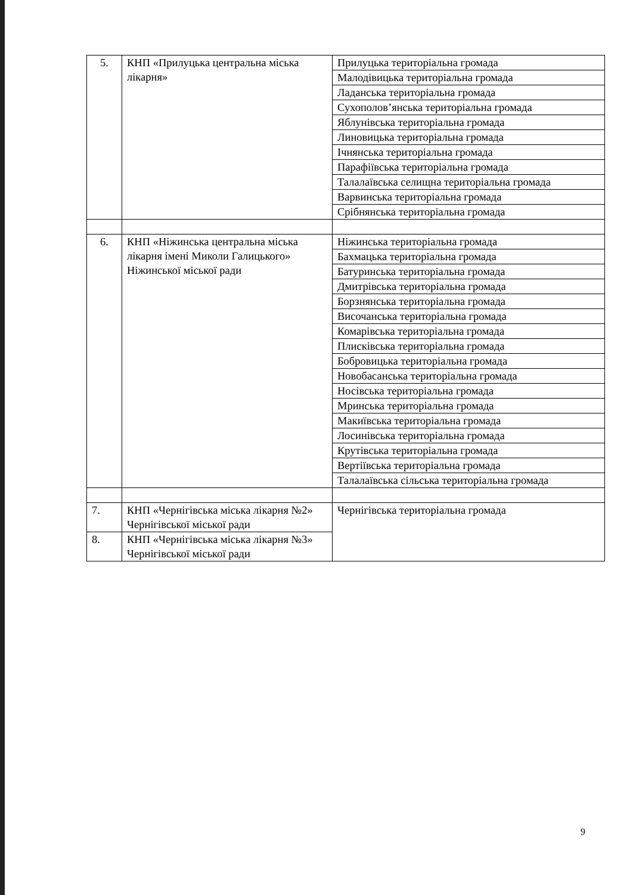| 5. | КНП «Прилуцька центральна міська лікарня» | Прилуцька територіальна громада |
| | | Малодівицька територіальна громада |
| | | Ладанська територіальна громада |
| | | Сухополов’янська територіальна громада |
| | | Яблунівська територіальна громада |
| | | Линовицька територіальна громада |
| | | Ічнянська територіальна громада |
| | | Парафіївська територіальна громада |
| | | Талалаївська селищна територіальна громада |
| | | Варвинська територіальна громада |
| | | Срібнянська територіальна громада |
| 6. | КНП «Ніжинська центральна міська лікарня імені Миколи Галицького» Ніжинської міської ради | Ніжинська територіальна громада |
| | | Бахмацька територіальна громада |
| | | Батуринська територіальна громада |
| | | Дмитрівська територіальна громада |
| | | Борзнянська територіальна громада |
| | | Височанська територіальна громада |
| | | Комарівська територіальна громада |
| | | Плисківська територіальна громада |
| | | Бобровицька територіальна громада |
| | | Новобасанська територіальна громада |
| | | Носівська територіальна громада |
| | | Мринська територіальна громада |
| | | Макиївська територіальна громада |
| | | Лосинівська територіальна громада |
| | | Крутівська територіальна громада |
| | | Вертіївська територіальна громада |
| | | Талалаївська сільська територіальна громада |
| 7. | КНП «Чернігівська міська лікарня №2» Чернігівської міської ради | Чернігівська територіальна громада |
| 8. | КНП «Чернігівська міська лікарня №3» Чернігівської міської ради | |
9